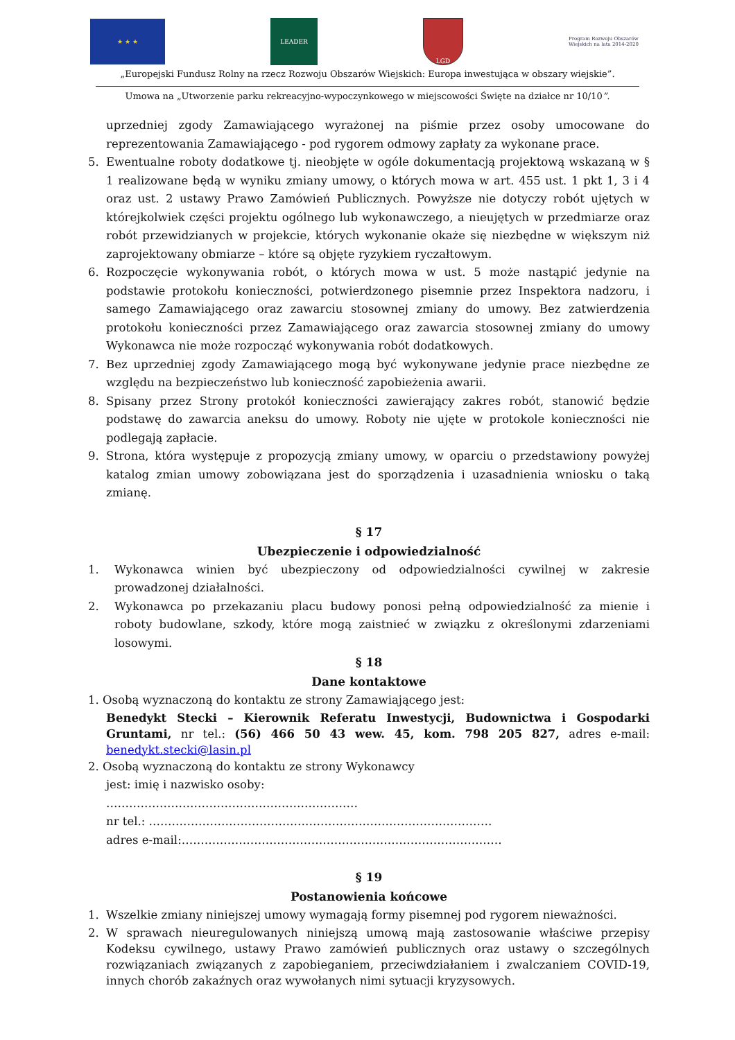★ ★ ★ LEADER LGD
Program Rozwoju Obszarów Wiejskich na lata 2014-2020
„Europejski Fundusz Rolny na rzecz Rozwoju Obszarów Wiejskich: Europa inwestująca w obszary wiejskie”.
Umowa na „Utworzenie parku rekreacyjno-wypoczynkowego w miejscowości Święte na działce nr 10/10”.
uprzedniej zgody Zamawiającego wyrażonej na piśmie przez osoby umocowane do reprezentowania Zamawiającego - pod rygorem odmowy zapłaty za wykonane prace.
5. Ewentualne roboty dodatkowe tj. nieobjęte w ogóle dokumentacją projektową wskazaną w § 1 realizowane będą w wyniku zmiany umowy, o których mowa w art. 455 ust. 1 pkt 1, 3 i 4 oraz ust. 2 ustawy Prawo Zamówień Publicznych. Powyższe nie dotyczy robót ujętych w którejkolwiek części projektu ogólnego lub wykonawczego, a nieujętych w przedmiarze oraz robót przewidzianych w projekcie, których wykonanie okaże się niezbędne w większym niż zaprojektowany obmiarze – które są objęte ryzykiem ryczałtowym.
6. Rozpoczęcie wykonywania robót, o których mowa w ust. 5 może nastąpić jedynie na podstawie protokołu konieczności, potwierdzonego pisemnie przez Inspektora nadzoru, i samego Zamawiającego oraz zawarciu stosownej zmiany do umowy. Bez zatwierdzenia protokołu konieczności przez Zamawiającego oraz zawarcia stosownej zmiany do umowy Wykonawca nie może rozpocząć wykonywania robót dodatkowych.
7. Bez uprzedniej zgody Zamawiającego mogą być wykonywane jedynie prace niezbędne ze względu na bezpieczeństwo lub konieczność zapobieżenia awarii.
8. Spisany przez Strony protokół konieczności zawierający zakres robót, stanowić będzie podstawę do zawarcia aneksu do umowy. Roboty nie ujęte w protokole konieczności nie podlegają zapłacie.
9. Strona, która występuje z propozycją zmiany umowy, w oparciu o przedstawiony powyżej katalog zmian umowy zobowiązana jest do sporządzenia i uzasadnienia wniosku o taką zmianę.
§ 17
Ubezpieczenie i odpowiedzialność
1. Wykonawca winien być ubezpieczony od odpowiedzialności cywilnej w zakresie prowadzonej działalności.
2. Wykonawca po przekazaniu placu budowy ponosi pełną odpowiedzialność za mienie i roboty budowlane, szkody, które mogą zaistnieć w związku z określonymi zdarzeniami losowymi.
§ 18
Dane kontaktowe
1. Osobą wyznaczoną do kontaktu ze strony Zamawiającego jest:
Benedykt Stecki – Kierownik Referatu Inwestycji, Budownictwa i Gospodarki Gruntami, nr tel.: (56) 466 50 43 wew. 45, kom. 798 205 827, adres e-mail: benedykt.stecki@lasin.pl
2. Osobą wyznaczoną do kontaktu ze strony Wykonawcy
jest: imię i nazwisko osoby:
…………………………………………………………
nr tel.: ………………………………………………………………………………
adres e-mail:…………………………………………………………………………
§ 19
Postanowienia końcowe
1. Wszelkie zmiany niniejszej umowy wymagają formy pisemnej pod rygorem nieważności.
2. W sprawach nieuregulowanych niniejszą umową mają zastosowanie właściwe przepisy Kodeksu cywilnego, ustawy Prawo zamówień publicznych oraz ustawy o szczególnych rozwiązaniach związanych z zapobieganiem, przeciwdziałaniem i zwalczaniem COVID-19, innych chorób zakaźnych oraz wywołanych nimi sytuacji kryzysowych.